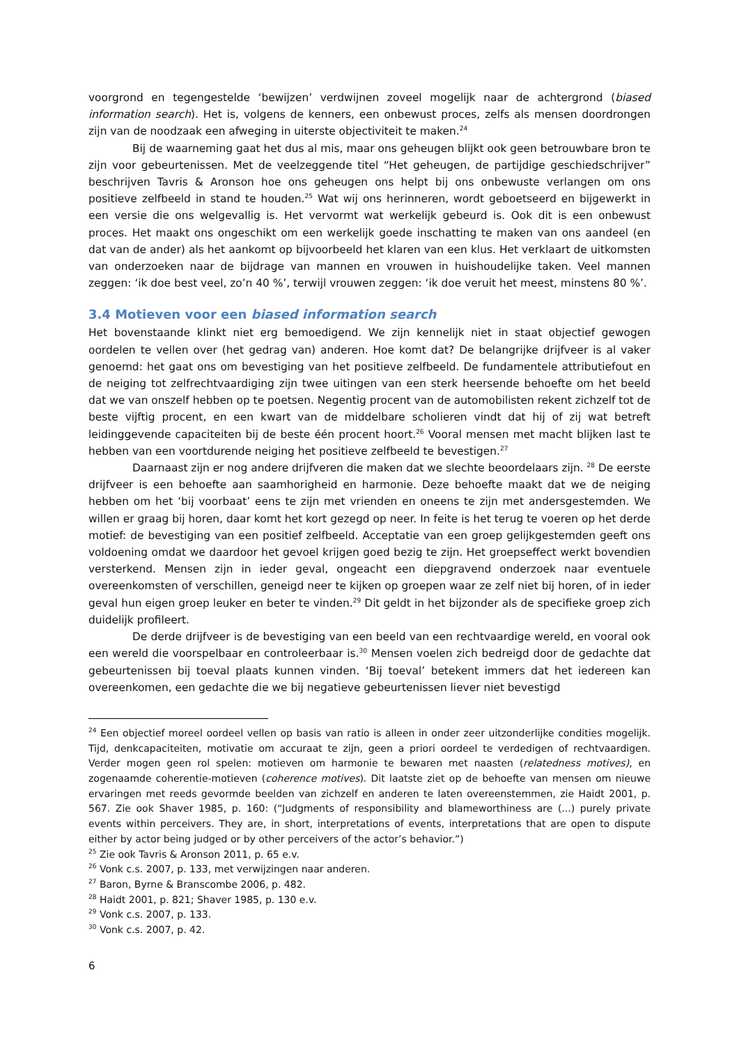voorgrond en tegengestelde ‘bewijzen’ verdwijnen zoveel mogelijk naar de achtergrond (biased information search). Het is, volgens de kenners, een onbewust proces, zelfs als mensen doordrongen zijn van de noodzaak een afweging in uiterste objectiviteit te maken.<sup>24</sup>
Bij de waarneming gaat het dus al mis, maar ons geheugen blijkt ook geen betrouwbare bron te zijn voor gebeurtenissen. Met de veelzeggende titel “Het geheugen, de partijdige geschiedschrijver” beschrijven Tavris & Aronson hoe ons geheugen ons helpt bij ons onbewuste verlangen om ons positieve zelfbeeld in stand te houden.<sup>25</sup> Wat wij ons herinneren, wordt geboetseerd en bijgewerkt in een versie die ons welgevallig is. Het vervormt wat werkelijk gebeurd is. Ook dit is een onbewust proces. Het maakt ons ongeschikt om een werkelijk goede inschatting te maken van ons aandeel (en dat van de ander) als het aankomt op bijvoorbeeld het klaren van een klus. Het verklaart de uitkomsten van onderzoeken naar de bijdrage van mannen en vrouwen in huishoudelijke taken. Veel mannen zeggen: ‘ik doe best veel, zo’n 40 %’, terwijl vrouwen zeggen: ‘ik doe veruit het meest, minstens 80 %’.
3.4 Motieven voor een biased information search
Het bovenstaande klinkt niet erg bemoedigend. We zijn kennelijk niet in staat objectief gewogen oordelen te vellen over (het gedrag van) anderen. Hoe komt dat? De belangrijke drijfveer is al vaker genoemd: het gaat ons om bevestiging van het positieve zelfbeeld. De fundamentele attributiefout en de neiging tot zelfrechtvaardiging zijn twee uitingen van een sterk heersende behoefte om het beeld dat we van onszelf hebben op te poetsen. Negentig procent van de automobilisten rekent zichzelf tot de beste vijftig procent, en een kwart van de middelbare scholieren vindt dat hij of zij wat betreft leidinggevende capaciteiten bij de beste één procent hoort.<sup>26</sup> Vooral mensen met macht blijken last te hebben van een voortdurende neiging het positieve zelfbeeld te bevestigen.<sup>27</sup>
Daarnaast zijn er nog andere drijfveren die maken dat we slechte beoordelaars zijn. <sup>28</sup> De eerste drijfveer is een behoefte aan saamhorigheid en harmonie. Deze behoefte maakt dat we de neiging hebben om het ‘bij voorbaat’ eens te zijn met vrienden en oneens te zijn met andersgestemden. We willen er graag bij horen, daar komt het kort gezegd op neer. In feite is het terug te voeren op het derde motief: de bevestiging van een positief zelfbeeld. Acceptatie van een groep gelijkgestemden geeft ons voldoening omdat we daardoor het gevoel krijgen goed bezig te zijn. Het groepseffect werkt bovendien versterkend. Mensen zijn in ieder geval, ongeacht een diepgravend onderzoek naar eventuele overeenkomsten of verschillen, geneigd neer te kijken op groepen waar ze zelf niet bij horen, of in ieder geval hun eigen groep leuker en beter te vinden.<sup>29</sup> Dit geldt in het bijzonder als de specifieke groep zich duidelijk profileert.
De derde drijfveer is de bevestiging van een beeld van een rechtvaardige wereld, en vooral ook een wereld die voorspelbaar en controleerbaar is.<sup>30</sup> Mensen voelen zich bedreigd door de gedachte dat gebeurtenissen bij toeval plaats kunnen vinden. ‘Bij toeval’ betekent immers dat het iedereen kan overeenkomen, een gedachte die we bij negatieve gebeurtenissen liever niet bevestigd
<sup>24</sup> Een objectief moreel oordeel vellen op basis van ratio is alleen in onder zeer uitzonderlijke condities mogelijk. Tijd, denkcapaciteiten, motivatie om accuraat te zijn, geen a priori oordeel te verdedigen of rechtvaardigen. Verder mogen geen rol spelen: motieven om harmonie te bewaren met naasten (relatedness motives), en zogenaamde coherentie-motieven (coherence motives). Dit laatste ziet op de behoefte van mensen om nieuwe ervaringen met reeds gevormde beelden van zichzelf en anderen te laten overeenstemmen, zie Haidt 2001, p. 567. Zie ook Shaver 1985, p. 160: (“Judgments of responsibility and blameworthiness are (...) purely private events within perceivers. They are, in short, interpretations of events, interpretations that are open to dispute either by actor being judged or by other perceivers of the actor’s behavior.”)
<sup>25</sup> Zie ook Tavris & Aronson 2011, p. 65 e.v.
<sup>26</sup> Vonk c.s. 2007, p. 133, met verwijzingen naar anderen.
<sup>27</sup> Baron, Byrne & Branscombe 2006, p. 482.
<sup>28</sup> Haidt 2001, p. 821; Shaver 1985, p. 130 e.v.
<sup>29</sup> Vonk c.s. 2007, p. 133.
<sup>30</sup> Vonk c.s. 2007, p. 42.
6